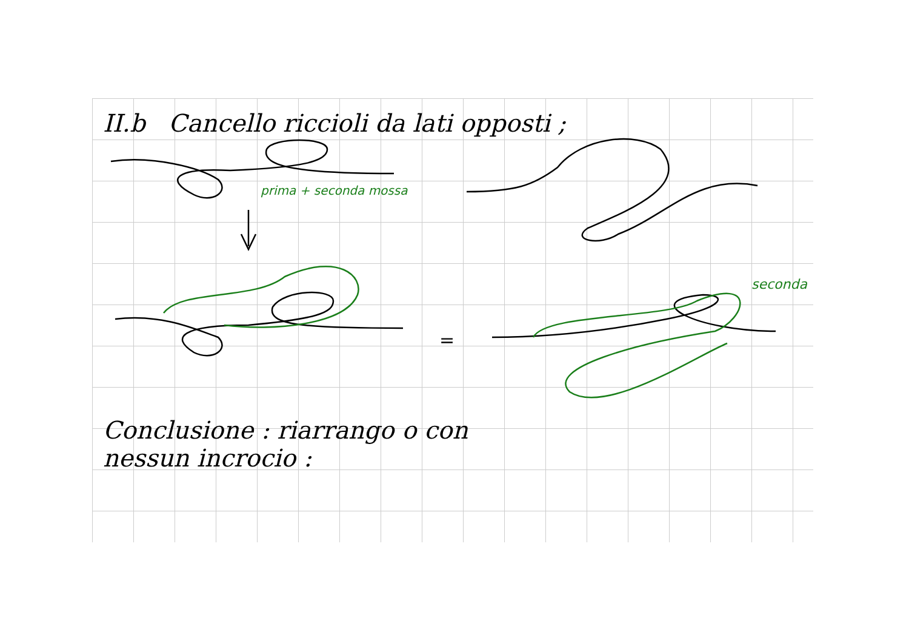II.b Cancello riccioli da lati opposti ;
prima + seconda mossa
seconda
=
Conclusione : riarrango o con
nessun incrocio :